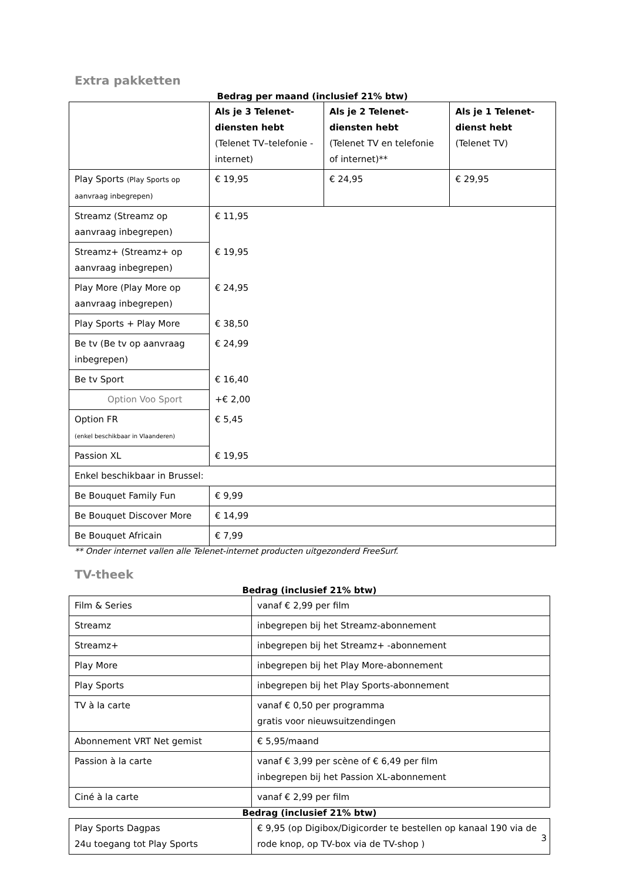Extra pakketten
Bedrag per maand (inclusief 21% btw)
| | Als je 3 Telenet-diensten hebt (Telenet TV–telefonie - internet) | Als je 2 Telenet-diensten hebt (Telenet TV en telefonie of internet)** | Als je 1 Telenet-dienst hebt (Telenet TV) |
| --- | --- | --- | --- |
| Play Sports (Play Sports op aanvraag inbegrepen) | € 19,95 | € 24,95 | € 29,95 |
| Streamz (Streamz op aanvraag inbegrepen) | € 11,95 | | |
| Streamz+ (Streamz+ op aanvraag inbegrepen) | € 19,95 | | |
| Play More (Play More op aanvraag inbegrepen) | € 24,95 | | |
| Play Sports + Play More | € 38,50 | | |
| Be tv (Be tv op aanvraag inbegrepen) | € 24,99 | | |
| Be tv Sport | € 16,40 | | |
| Option Voo Sport | +€ 2,00 | | |
| Option FR (enkel beschikbaar in Vlaanderen) | € 5,45 | | |
| Passion XL | € 19,95 | | |
| Enkel beschikbaar in Brussel: | | | |
| Be Bouquet Family Fun | € 9,99 | | |
| Be Bouquet Discover More | € 14,99 | | |
| Be Bouquet Africain | € 7,99 | | |
** Onder internet vallen alle Telenet-internet producten uitgezonderd FreeSurf.
TV-theek
Bedrag (inclusief 21% btw)
| Film & Series | vanaf € 2,99 per film |
| Streamz | inbegrepen bij het Streamz-abonnement |
| Streamz+ | inbegrepen bij het Streamz+ -abonnement |
| Play More | inbegrepen bij het Play More-abonnement |
| Play Sports | inbegrepen bij het Play Sports-abonnement |
| TV à la carte | vanaf € 0,50 per programma gratis voor nieuwsuitzendingen |
| Abonnement VRT Net gemist | € 5,95/maand |
| Passion à la carte | vanaf € 3,99 per scène of € 6,49 per film inbegrepen bij het Passion XL-abonnement |
| Ciné à la carte | vanaf € 2,99 per film |
Bedrag (inclusief 21% btw)
| Play Sports Dagpas 24u toegang tot Play Sports | € 9,95 (op Digibox/Digicorder te bestellen op kanaal 190 via de rode knop, op TV-box via de TV-shop ) |
3